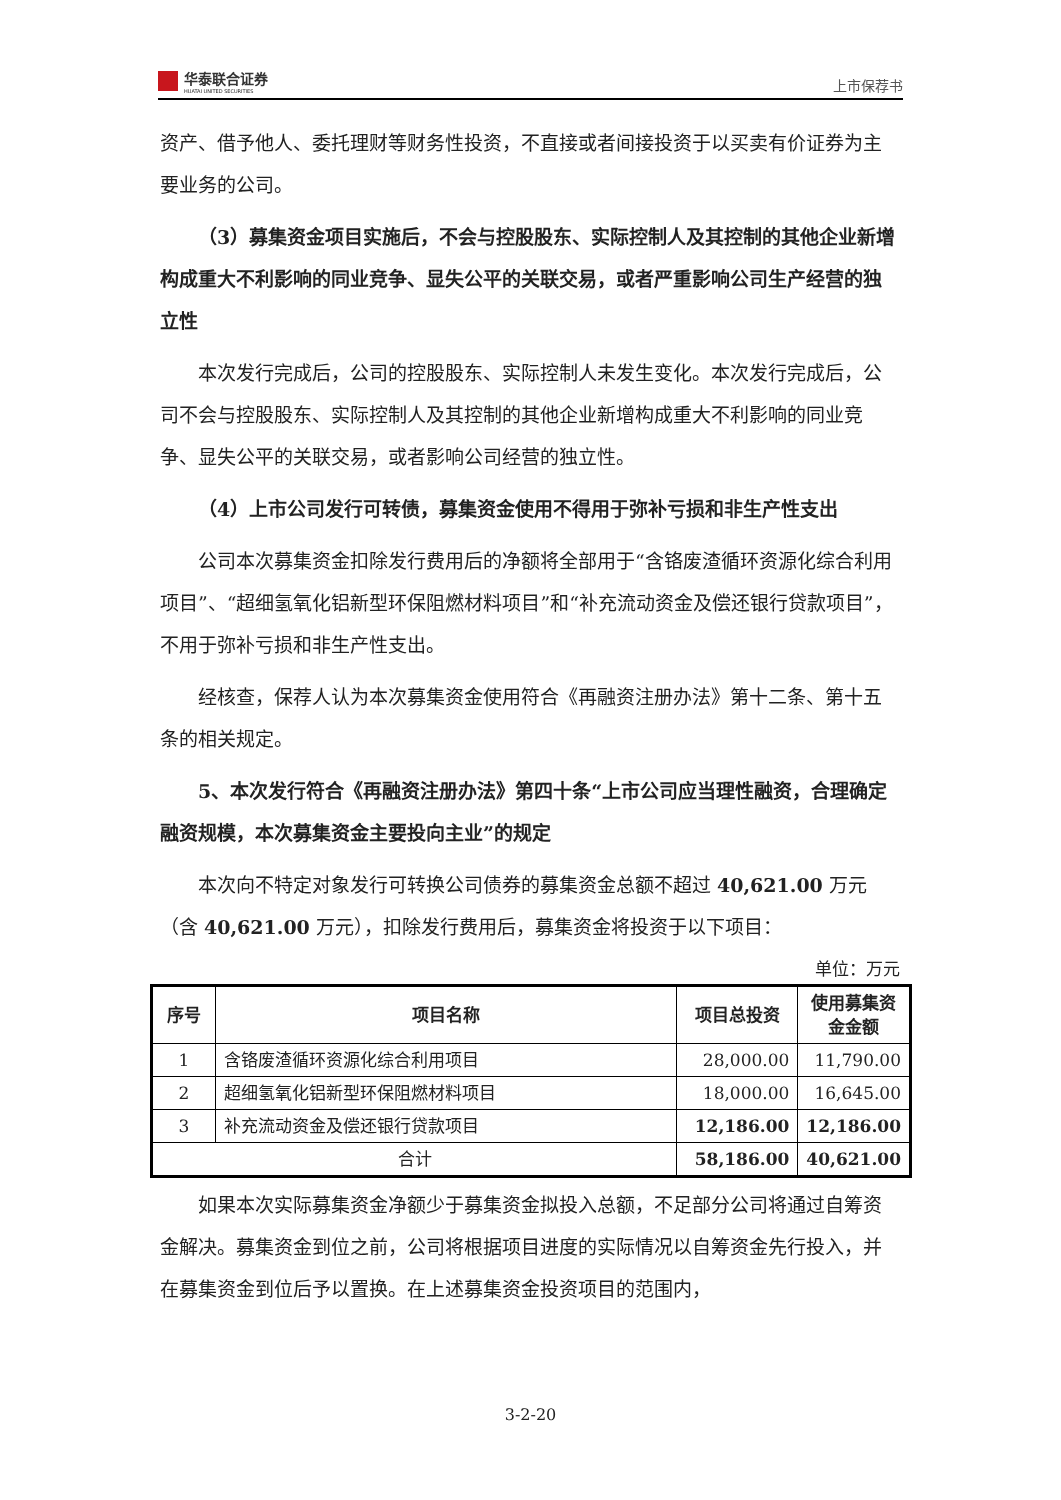华泰联合证券
HUATAI UNITED SECURITIES
上市保荐书
资产、借予他人、委托理财等财务性投资，不直接或者间接投资于以买卖有价证券为主要业务的公司。
（3）募集资金项目实施后，不会与控股股东、实际控制人及其控制的其他企业新增构成重大不利影响的同业竞争、显失公平的关联交易，或者严重影响公司生产经营的独立性
本次发行完成后，公司的控股股东、实际控制人未发生变化。本次发行完成后，公司不会与控股股东、实际控制人及其控制的其他企业新增构成重大不利影响的同业竞争、显失公平的关联交易，或者影响公司经营的独立性。
（4）上市公司发行可转债，募集资金使用不得用于弥补亏损和非生产性支出
公司本次募集资金扣除发行费用后的净额将全部用于“含铬废渣循环资源化综合利用项目”、“超细氢氧化铝新型环保阻燃材料项目”和“补充流动资金及偿还银行贷款项目”，不用于弥补亏损和非生产性支出。
经核查，保荐人认为本次募集资金使用符合《再融资注册办法》第十二条、第十五条的相关规定。
5、本次发行符合《再融资注册办法》第四十条“上市公司应当理性融资，合理确定融资规模，本次募集资金主要投向主业”的规定
本次向不特定对象发行可转换公司债券的募集资金总额不超过 40,621.00 万元（含 40,621.00 万元），扣除发行费用后，募集资金将投资于以下项目：
单位：万元
| 序号 | 项目名称 | 项目总投资 | 使用募集资金金额 |
| --- | --- | --- | --- |
| 1 | 含铬废渣循环资源化综合利用项目 | 28,000.00 | 11,790.00 |
| 2 | 超细氢氧化铝新型环保阻燃材料项目 | 18,000.00 | 16,645.00 |
| 3 | 补充流动资金及偿还银行贷款项目 | 12,186.00 | 12,186.00 |
| 合计 | | 58,186.00 | 40,621.00 |
如果本次实际募集资金净额少于募集资金拟投入总额，不足部分公司将通过自筹资金解决。募集资金到位之前，公司将根据项目进度的实际情况以自筹资金先行投入，并在募集资金到位后予以置换。在上述募集资金投资项目的范围内，
3-2-20